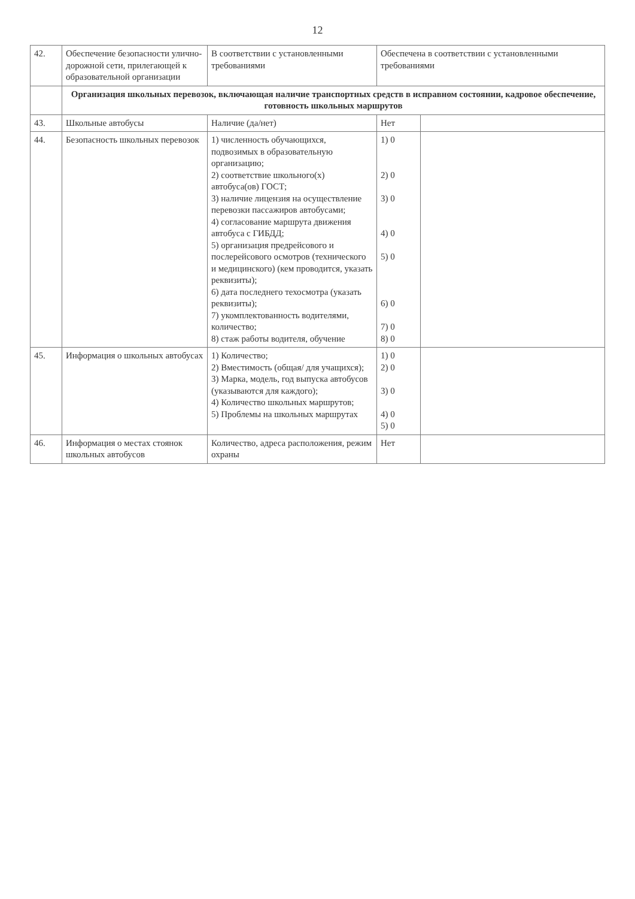12
| 42. | Обеспечение безопасности улично-дорожной сети, прилегающей к образовательной организации | В соответствии с установленными требованиями | Обеспечена в соответствии с установленными требованиями | |
| | Организация школьных перевозок, включающая наличие транспортных средств в исправном состоянии, кадровое обеспечение, готовность школьных маршрутов | | | |
| 43. | Школьные автобусы | Наличие (да/нет) | Нет | |
| 44. | Безопасность школьных перевозок | 1) численность обучающихся, подвозимых в образовательную организацию; 2) соответствие школьного(х) автобуса(ов) ГОСТ; 3) наличие лицензия на осуществление перевозки пассажиров автобусами; 4) согласование маршрута движения автобуса с ГИБДД; 5) организация предрейсового и послерейсового осмотров (технического и медицинского) (кем проводится, указать реквизиты); 6) дата последнего техосмотра (указать реквизиты); 7) укомплектованность водителями, количество; 8) стаж работы водителя, обучение | 1) 0 2) 0 3) 0 4) 0 5) 0 6) 0 7) 0 8) 0 | |
| 45. | Информация о школьных автобусах | 1) Количество; 2) Вместимость (общая/ для учащихся); 3) Марка, модель, год выпуска автобусов (указываются для каждого); 4) Количество школьных маршрутов; 5) Проблемы на школьных маршрутах | 1) 0 2) 0 3) 0 4) 0 5) 0 | |
| 46. | Информация о местах стоянок школьных автобусов | Количество, адреса расположения, режим охраны | Нет | |